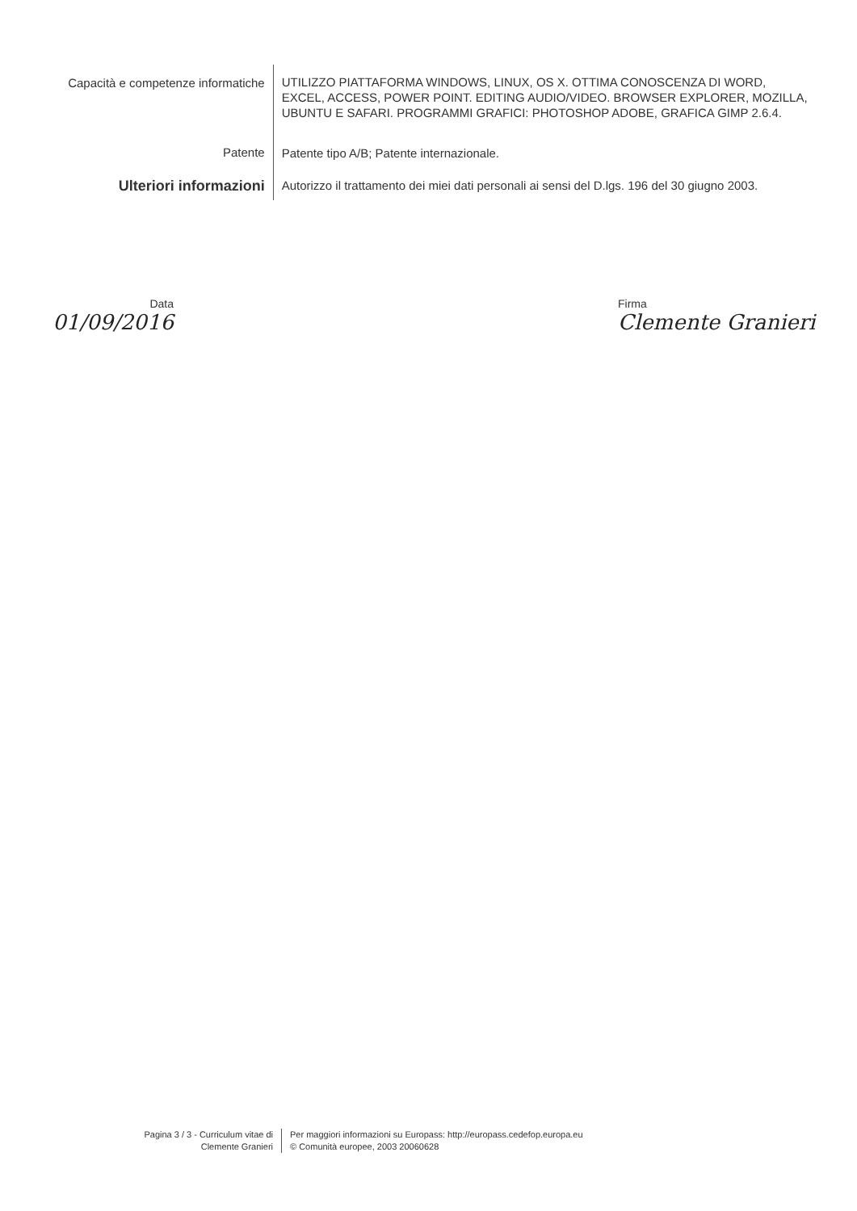Capacità e competenze informatiche
UTILIZZO PIATTAFORMA WINDOWS, LINUX, OS X. OTTIMA CONOSCENZA DI WORD, EXCEL, ACCESS, POWER POINT. EDITING AUDIO/VIDEO. BROWSER EXPLORER, MOZILLA, UBUNTU E SAFARI. PROGRAMMI GRAFICI: PHOTOSHOP ADOBE, GRAFICA GIMP 2.6.4.
Patente
Patente tipo A/B; Patente internazionale.
Ulteriori informazioni
Autorizzo il trattamento dei miei dati personali ai sensi del D.lgs. 196 del 30 giugno 2003.
Data
01/09/2016
Firma
Clemente Granieri
Pagina 3 / 3 - Curriculum vitae di
Clemente Granieri
Per maggiori informazioni su Europass: http://europass.cedefop.europa.eu
© Comunità europee, 2003 20060628